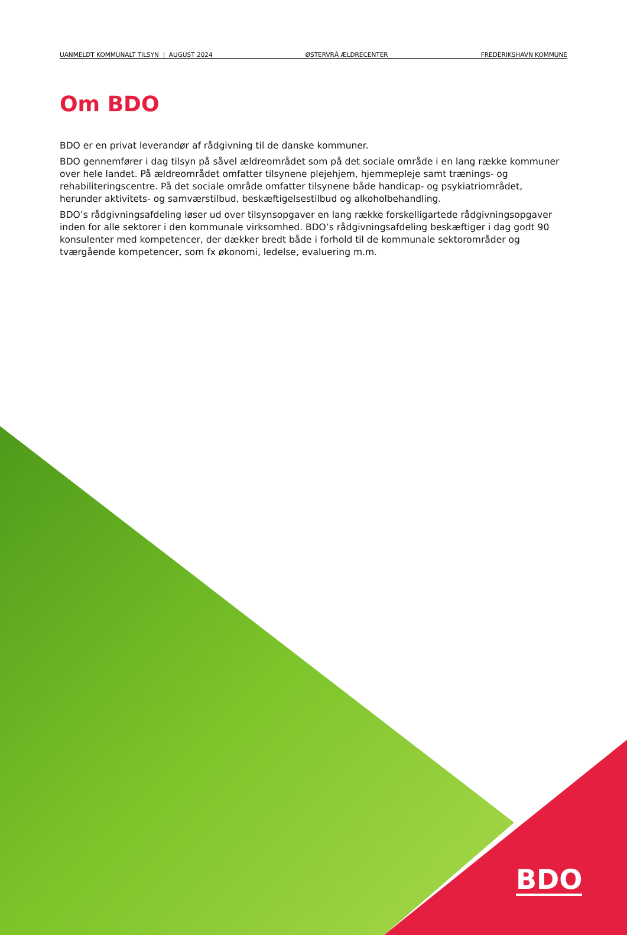UANMELDT KOMMUNALT TILSYN | AUGUST 2024 ØSTERVRÅ ÆLDRECENTER FREDERIKSHAVN KOMMUNE
Om BDO
BDO er en privat leverandør af rådgivning til de danske kommuner.
BDO gennemfører i dag tilsyn på såvel ældreområdet som på det sociale område i en lang række kommuner over hele landet. På ældreområdet omfatter tilsynene plejehjem, hjemmepleje samt trænings- og rehabiliteringscentre. På det sociale område omfatter tilsynene både handicap- og psykiatriområdet, herunder aktivitets- og samværstilbud, beskæftigelsestilbud og alkoholbehandling.
BDO’s rådgivningsafdeling løser ud over tilsynsopgaver en lang række forskelligartede rådgivningsopgaver inden for alle sektorer i den kommunale virksomhed. BDO’s rådgivningsafdeling beskæftiger i dag godt 90 konsulenter med kompetencer, der dækker bredt både i forhold til de kommunale sektorområder og tværgående kompetencer, som fx økonomi, ledelse, evaluering m.m.
BDO